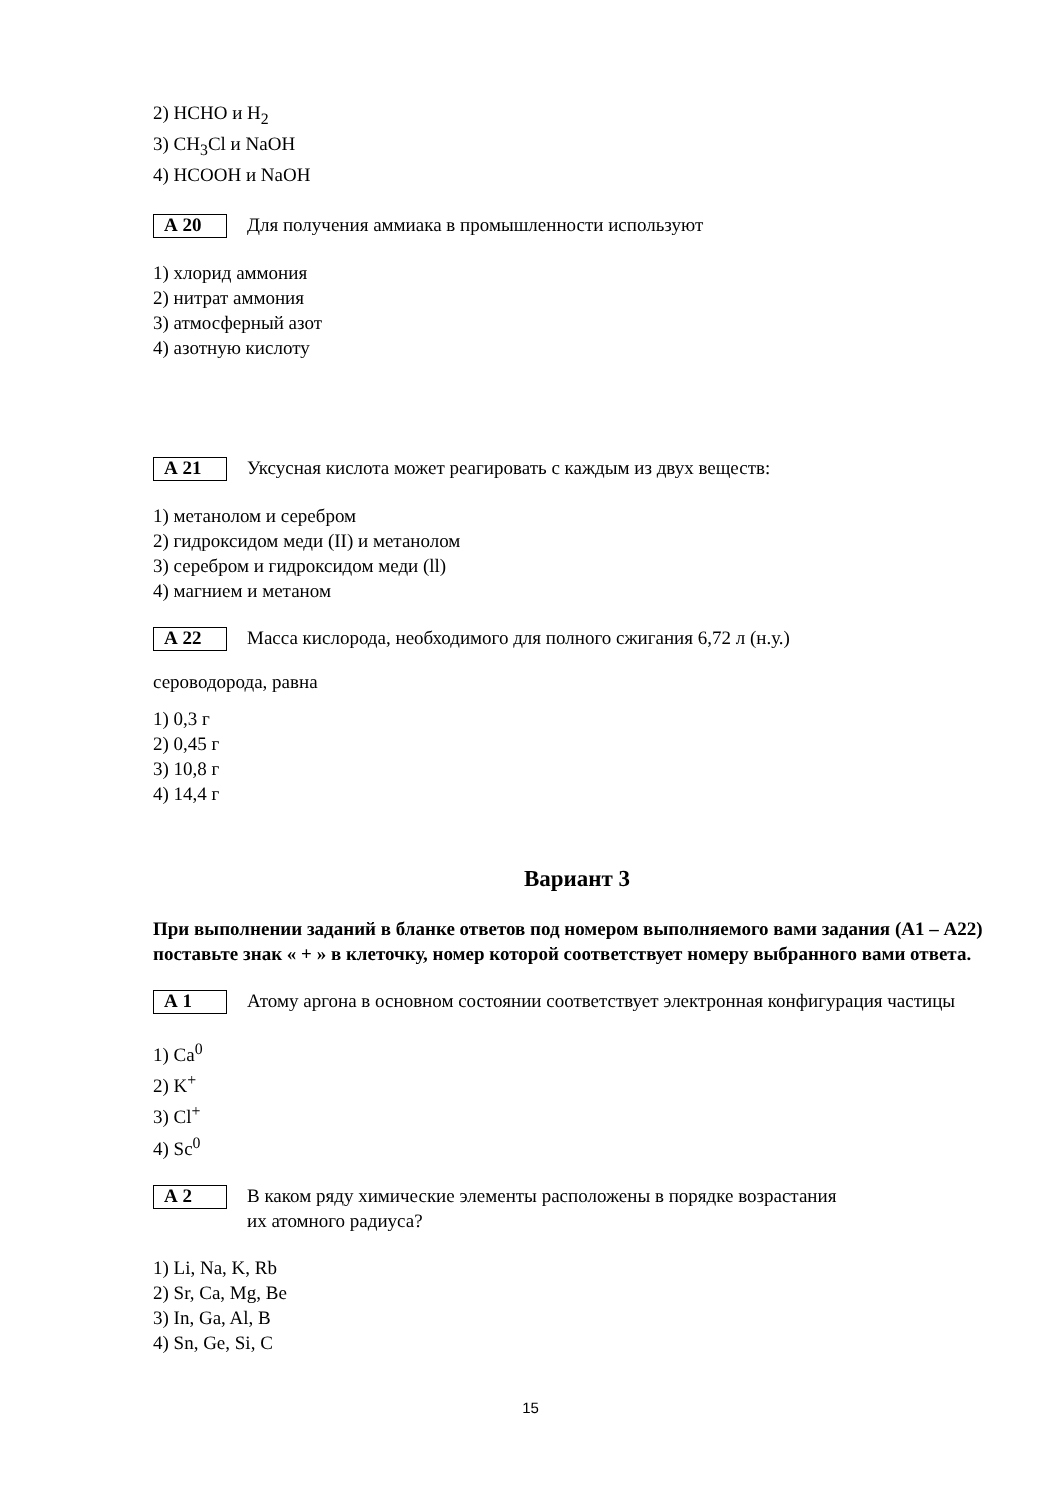2) HCHO и H<sub>2</sub>
3) CH<sub>3</sub>Cl и NaOH
4) HCOOH и NaOH
А 20
Для получения аммиака в промышленности используют
1) хлорид аммония
2) нитрат аммония
3) атмосферный азот
4) азотную кислоту
А 21
Уксусная кислота может реагировать с каждым из двух веществ:
1) метанолом и серебром
2) гидроксидом меди (II) и метанолом
3) серебром и гидроксидом меди (ll)
4) магнием и метаном
А 22
Масса кислорода, необходимого для полного сжигания 6,72 л (н.у.)
сероводорода, равна
1) 0,3 г
2) 0,45 г
3) 10,8 г
4) 14,4 г
Вариант 3
При выполнении заданий в бланке ответов под номером выполняемого вами задания (А1 – А22) поставьте знак « + » в клеточку, номер которой соответствует номеру выбранного вами ответа.
А 1
Атому аргона в основном состоянии соответствует электронная конфигурация частицы
1) Ca<sup>0</sup>
2) K<sup>+</sup>
3) Cl<sup>+</sup>
4) Sc<sup>0</sup>
А 2
В каком ряду химические элементы расположены в порядке возрастания
их атомного радиуса?
1) Li, Na, K, Rb
2) Sr, Ca, Mg, Be
3) In, Ga, Al, B
4) Sn, Ge, Si, C
15